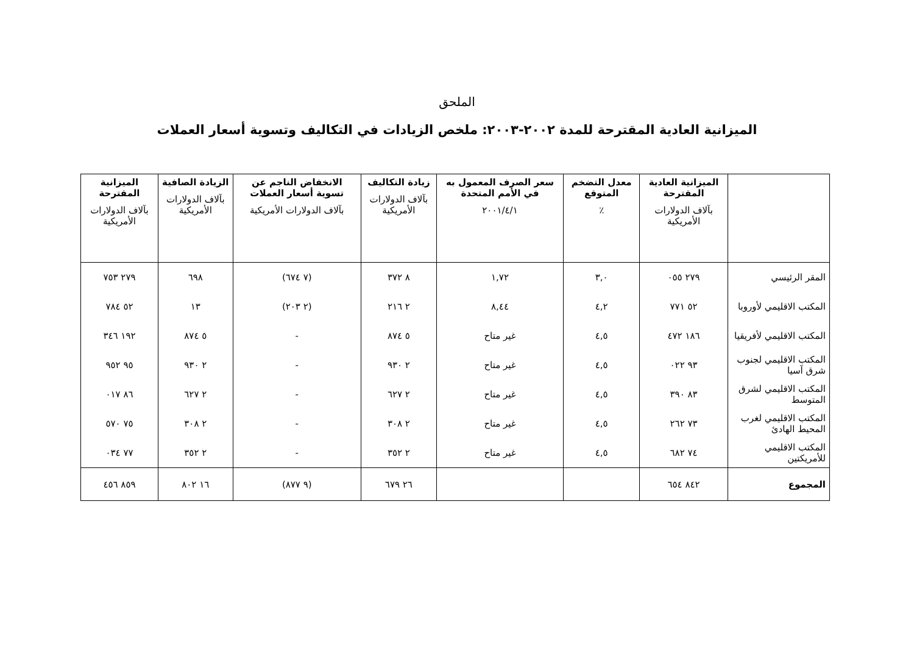الملحق
الميزانية العادية المقترحة للمدة ٢٠٠٢-٢٠٠٣: ملخص الزيادات في التكاليف وتسوية أسعار العملات
| | الميزانية العادية المقترحة بآلاف الدولارات الأمريكية | معدل التضخم المتوقع ٪ | سعر الصرف المعمول به في الأمم المتحدة ٢٠٠١/٤/١ | زيادة التكاليف بآلاف الدولارات الأمريكية | الانخفاض الناجم عن تسوية أسعار العملات بآلاف الدولارات الأمريكية | الزيادة الصافية بآلاف الدولارات الأمريكية | الميزانية المقترحة بآلاف الدولارات الأمريكية |
| --- | --- | --- | --- | --- | --- | --- | --- |
| المقر الرئيسي | ٢٧٩ ٠٥٥ | ٣,٠ | ١,٧٢ | ٨ ٣٧٢ | (٧ ٦٧٤) | ٦٩٨ | ٢٧٩ ٧٥٣ |
| المكتب الاقليمي لأوروبا | ٥٢ ٧٧١ | ٤,٢ | ٨,٤٤ | ٢ ٢١٦ | (٢ ٢٠٣) | ١٣ | ٥٢ ٧٨٤ |
| المكتب الاقليمي لأفريقيا | ١٨٦ ٤٧٢ | ٤,٥ | غير متاح | ٥ ٨٧٤ | - | ٥ ٨٧٤ | ١٩٢ ٣٤٦ |
| المكتب الاقليمي لجنوب شرق آسيا | ٩٣ ٠٢٢ | ٤,٥ | غير متاح | ٢ ٩٣٠ | - | ٢ ٩٣٠ | ٩٥ ٩٥٢ |
| المكتب الاقليمي لشرق المتوسط | ٨٣ ٣٩٠ | ٤,٥ | غير متاح | ٢ ٦٢٧ | - | ٢ ٦٢٧ | ٨٦ ٠١٧ |
| المكتب الاقليمي لغرب المحيط الهادئ | ٧٣ ٢٦٢ | ٤,٥ | غير متاح | ٢ ٣٠٨ | - | ٢ ٣٠٨ | ٧٥ ٥٧٠ |
| المكتب الاقليمي للأمريكتين | ٧٤ ٦٨٢ | ٤,٥ | غير متاح | ٢ ٣٥٢ | - | ٢ ٣٥٢ | ٧٧ ٠٣٤ |
| المجموع | ٨٤٢ ٦٥٤ | | | ٢٦ ٦٧٩ | (٩ ٨٧٧) | ١٦ ٨٠٢ | ٨٥٩ ٤٥٦ |